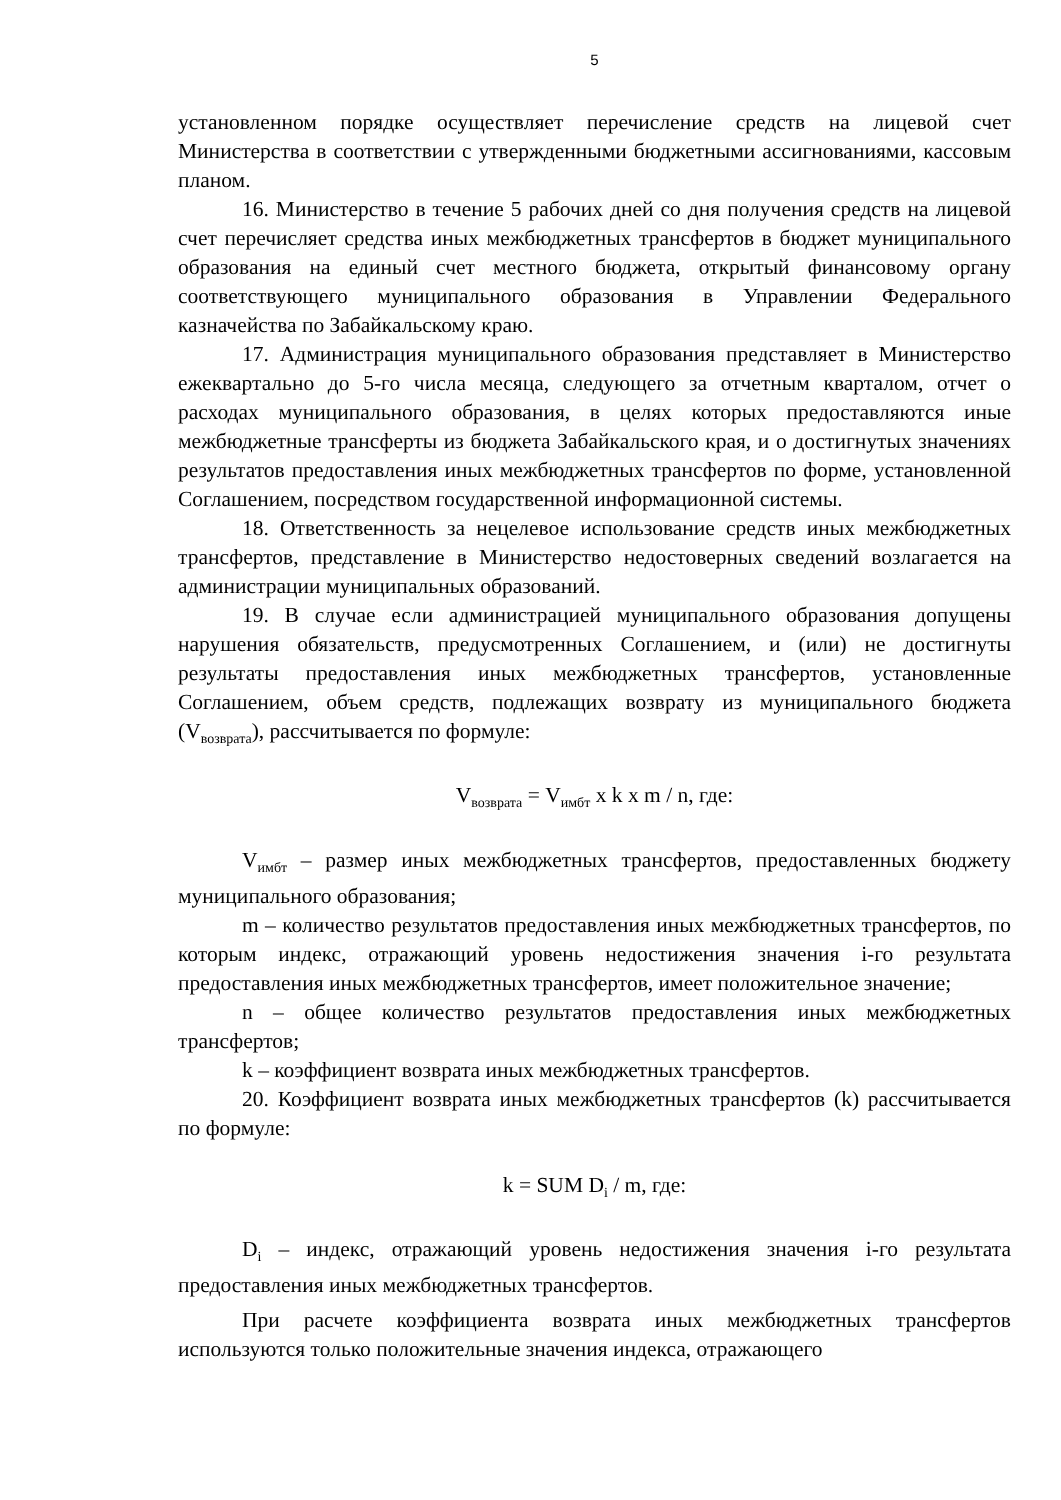5
установленном порядке осуществляет перечисление средств на лицевой счет Министерства в соответствии с утвержденными бюджетными ассигнованиями, кассовым планом.
16. Министерство в течение 5 рабочих дней со дня получения средств на лицевой счет перечисляет средства иных межбюджетных трансфертов в бюджет муниципального образования на единый счет местного бюджета, открытый финансовому органу соответствующего муниципального образования в Управлении Федерального казначейства по Забайкальскому краю.
17. Администрация муниципального образования представляет в Министерство ежеквартально до 5-го числа месяца, следующего за отчетным кварталом, отчет о расходах муниципального образования, в целях которых предоставляются иные межбюджетные трансферты из бюджета Забайкальского края, и о достигнутых значениях результатов предоставления иных межбюджетных трансфертов по форме, установленной Соглашением, посредством государственной информационной системы.
18. Ответственность за нецелевое использование средств иных межбюджетных трансфертов, представление в Министерство недостоверных сведений возлагается на администрации муниципальных образований.
19. В случае если администрацией муниципального образования допущены нарушения обязательств, предусмотренных Соглашением, и (или) не достигнуты результаты предоставления иных межбюджетных трансфертов, установленные Соглашением, объем средств, подлежащих возврату из муниципального бюджета (V<sub>возврата</sub>), рассчитывается по формуле:
V<sub>возврата</sub> = V<sub>имбт</sub> x k x m / n, где:
V<sub>имбт</sub> – размер иных межбюджетных трансфертов, предоставленных бюджету муниципального образования;
m – количество результатов предоставления иных межбюджетных трансфертов, по которым индекс, отражающий уровень недостижения значения i-го результата предоставления иных межбюджетных трансфертов, имеет положительное значение;
n – общее количество результатов предоставления иных межбюджетных трансфертов;
k – коэффициент возврата иных межбюджетных трансфертов.
20. Коэффициент возврата иных межбюджетных трансфертов (k) рассчитывается по формуле:
k = SUM D<sub>i</sub> / m, где:
D<sub>i</sub> – индекс, отражающий уровень недостижения значения i-го результата предоставления иных межбюджетных трансфертов.
При расчете коэффициента возврата иных межбюджетных трансфертов используются только положительные значения индекса, отражающего